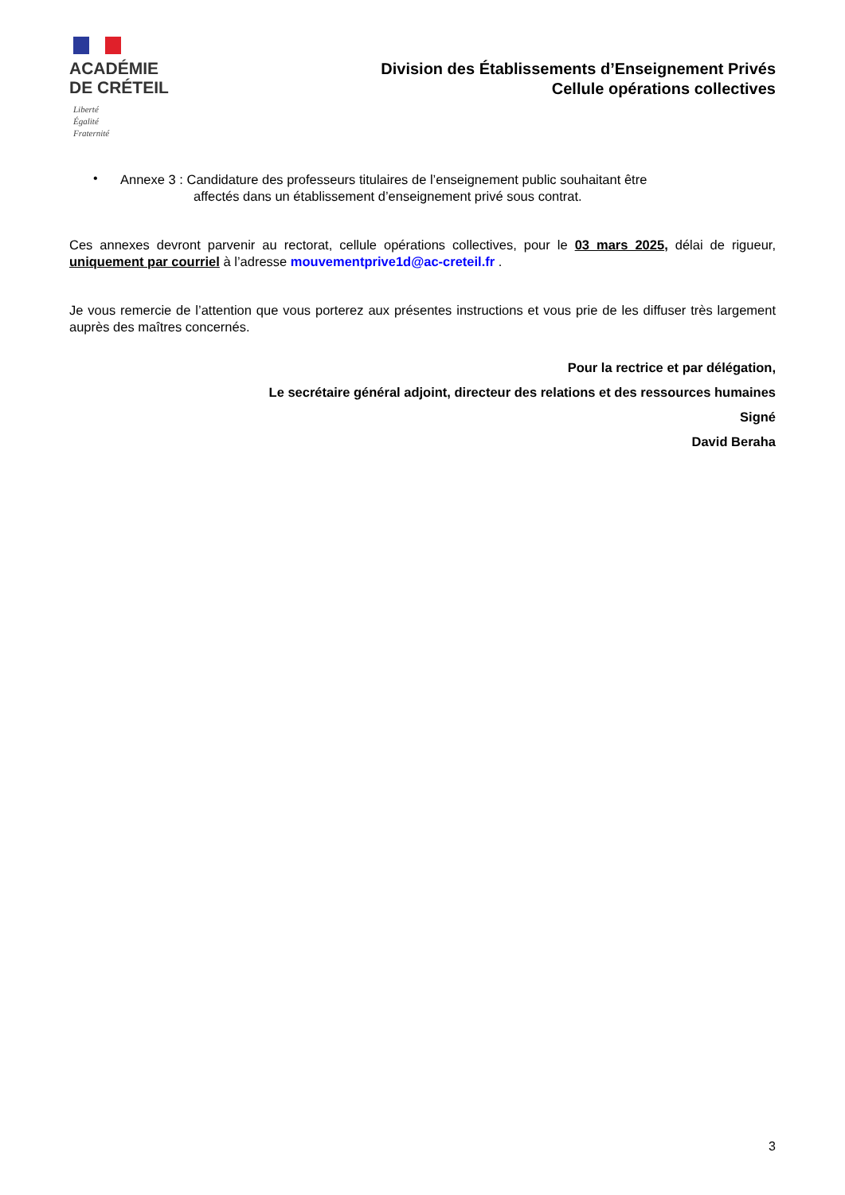ACADÉMIE
DE CRÉTEIL
Liberté
Égalité
Fraternité
Division des Établissements d’Enseignement Privés
Cellule opérations collectives
•
Annexe 3 : Candidature des professeurs titulaires de l’enseignement public souhaitant être
affectés dans un établissement d’enseignement privé sous contrat.
Ces annexes devront parvenir au rectorat, cellule opérations collectives, pour le 03 mars 2025, délai de rigueur, uniquement par courriel à l’adresse mouvementprive1d@ac-creteil.fr .
Je vous remercie de l’attention que vous porterez aux présentes instructions et vous prie de les diffuser très largement auprès des maîtres concernés.
Pour la rectrice et par délégation,
Le secrétaire général adjoint, directeur des relations et des ressources humaines
Signé
David Beraha
3